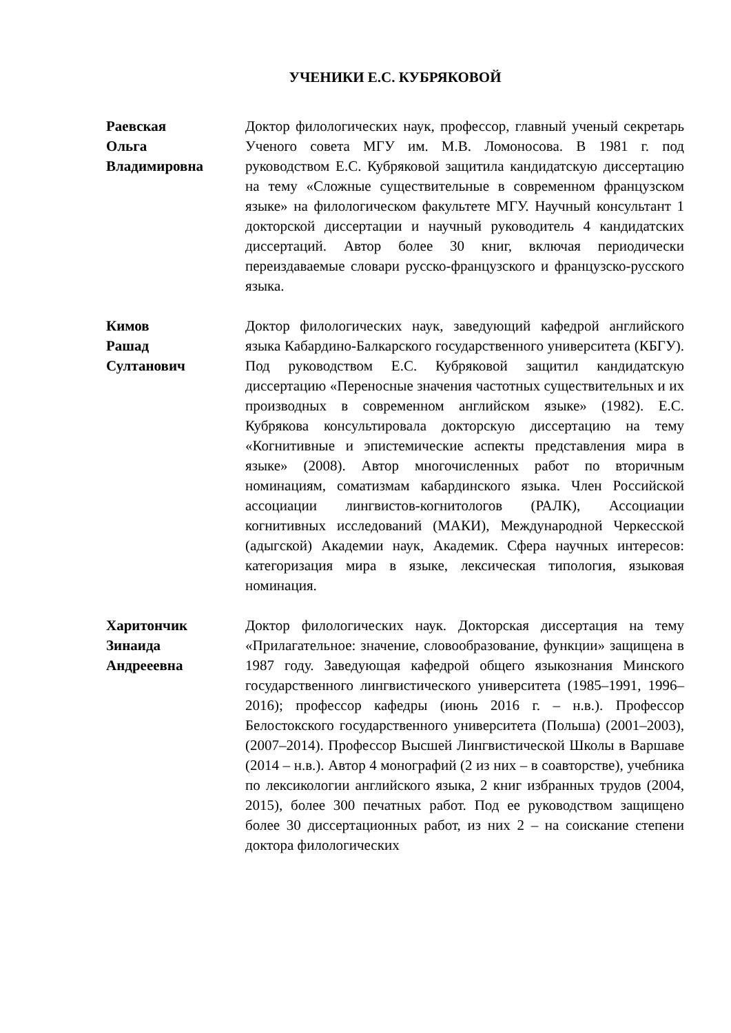УЧЕНИКИ Е.С. КУБРЯКОВОЙ
Раевская
Ольга
Владимировна
Доктор филологических наук, профессор, главный ученый секретарь Ученого совета МГУ им. М.В. Ломоносова. В 1981 г. под руководством Е.С. Кубряковой защитила кандидатскую диссертацию на тему «Сложные существительные в современном французском языке» на филологическом факультете МГУ. Научный консультант 1 докторской диссертации и научный руководитель 4 кандидатских диссертаций. Автор более 30 книг, включая периодически переиздаваемые словари русско-французского и французско-русского языка.
Кимов
Рашад
Султанович
Доктор филологических наук, заведующий кафедрой английского языка Кабардино-Балкарского государственного университета (КБГУ). Под руководством Е.С. Кубряковой защитил кандидатскую диссертацию «Переносные значения частотных существительных и их производных в современном английском языке» (1982). Е.С. Кубрякова консультировала докторскую диссертацию на тему «Когнитивные и эпистемические аспекты представления мира в языке» (2008). Автор многочисленных работ по вторичным номинациям, соматизмам кабардинского языка. Член Российской ассоциации лингвистов-когнитологов (РАЛК), Ассоциации когнитивных исследований (МАКИ), Международной Черкесской (адыгской) Академии наук, Академик. Сфера научных интересов: категоризация мира в языке, лексическая типология, языковая номинация.
Харитончик
Зинаида
Андрееевна
Доктор филологических наук. Докторская диссертация на тему «Прилагательное: значение, словообразование, функции» защищена в 1987 году. Заведующая кафедрой общего языкознания Минского государственного лингвистического университета (1985–1991, 1996–2016); профессор кафедры (июнь 2016 г. – н.в.). Профессор Белостокского государственного университета (Польша) (2001–2003), (2007–2014). Профессор Высшей Лингвистической Школы в Варшаве (2014 – н.в.). Автор 4 монографий (2 из них – в соавторстве), учебника по лексикологии английского языка, 2 книг избранных трудов (2004, 2015), более 300 печатных работ. Под ее руководством защищено более 30 диссертационных работ, из них 2 – на соискание степени доктора филологических